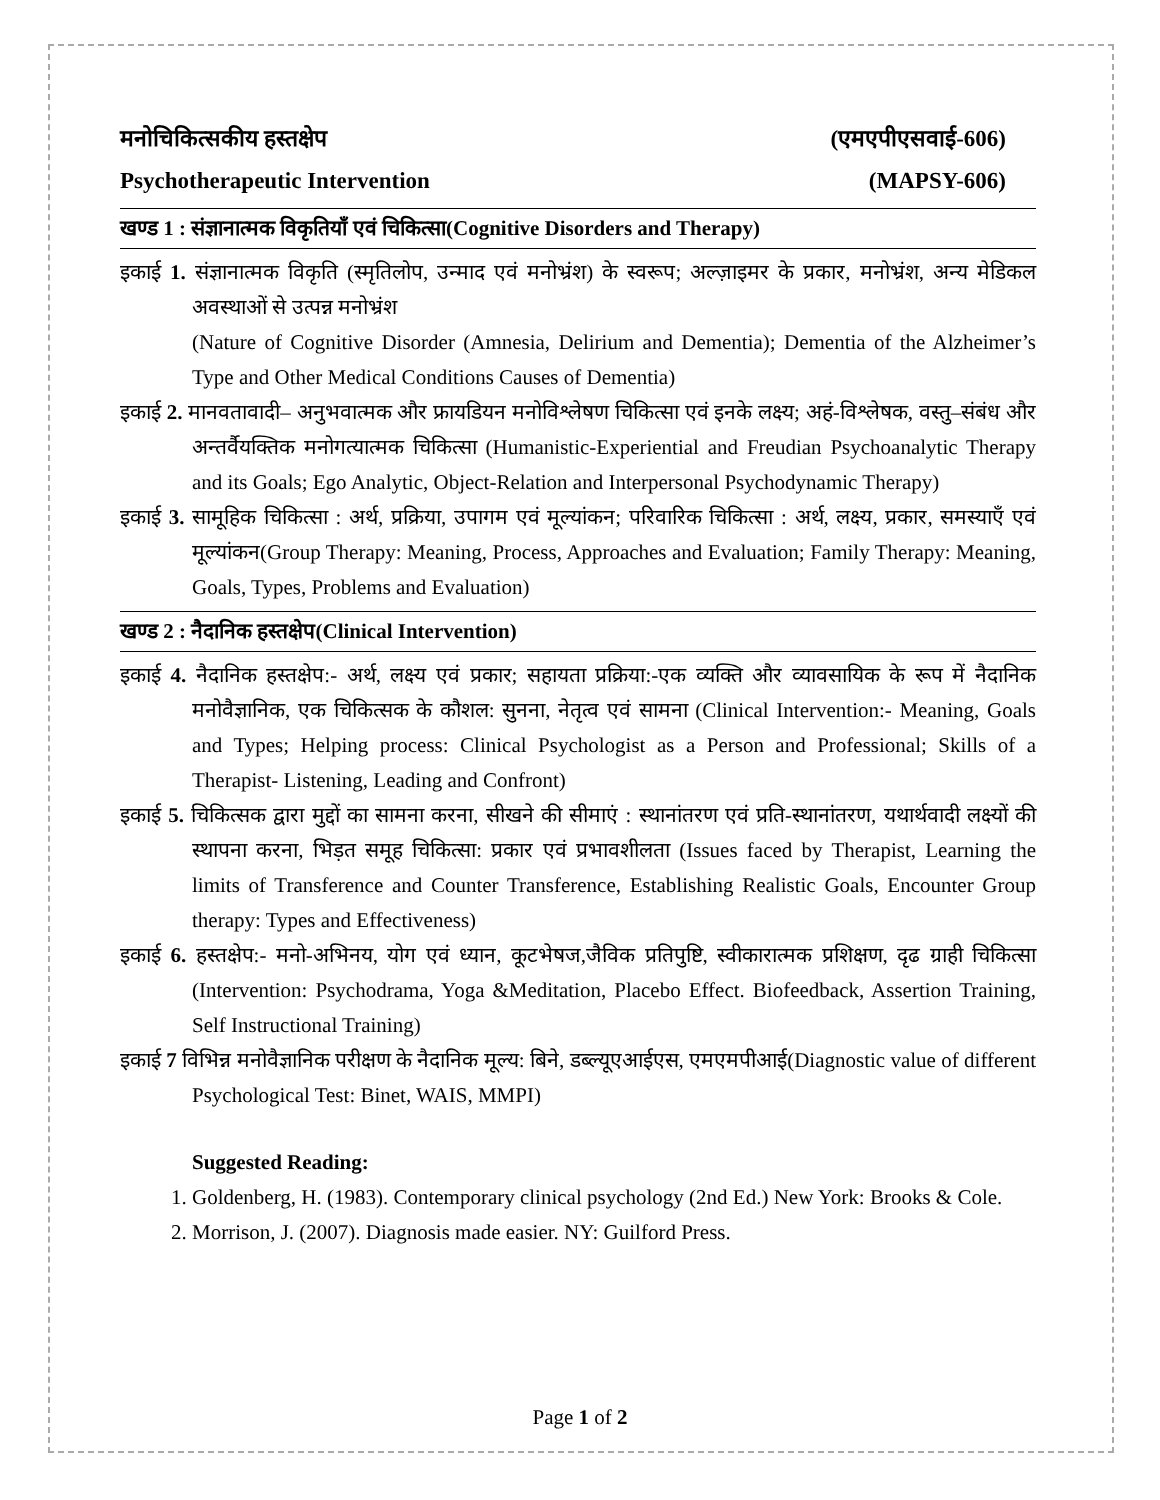मनोचिकित्सकीय हस्तक्षेप (एमएपीएसवाई-606)
Psychotherapeutic Intervention (MAPSY-606)
खण्ड 1 : संज्ञानात्मक विकृतियाँ एवं चिकित्सा(Cognitive Disorders and Therapy)
इकाई 1. संज्ञानात्मक विकृति (स्मृतिलोप, उन्माद एवं मनोभ्रंश) के स्वरूप; अल्ज़ाइमर के प्रकार, मनोभ्रंश, अन्य मेडिकल अवस्थाओं से उत्पन्न मनोभ्रंश
(Nature of Cognitive Disorder (Amnesia, Delirium and Dementia); Dementia of the Alzheimer’s Type and Other Medical Conditions Causes of Dementia)
इकाई 2. मानवतावादी– अनुभवात्मक और फ्रायडियन मनोविश्लेषण चिकित्सा एवं इनके लक्ष्य; अहं-विश्लेषक, वस्तु–संबंध और अन्तर्वैयक्तिक मनोगत्यात्मक चिकित्सा (Humanistic-Experiential and Freudian Psychoanalytic Therapy and its Goals; Ego Analytic, Object-Relation and Interpersonal Psychodynamic Therapy)
इकाई 3. सामूहिक चिकित्सा : अर्थ, प्रक्रिया, उपागम एवं मूल्यांकन; परिवारिक चिकित्सा : अर्थ, लक्ष्य, प्रकार, समस्याएँ एवं मूल्यांकन(Group Therapy: Meaning, Process, Approaches and Evaluation; Family Therapy: Meaning, Goals, Types, Problems and Evaluation)
खण्ड 2 : नैदानिक हस्तक्षेप(Clinical Intervention)
इकाई 4. नैदानिक हस्तक्षेप:- अर्थ, लक्ष्य एवं प्रकार; सहायता प्रक्रिया:-एक व्यक्ति और व्यावसायिक के रूप में नैदानिक मनोवैज्ञानिक, एक चिकित्सक के कौशल: सुनना, नेतृत्व एवं सामना (Clinical Intervention:- Meaning, Goals and Types; Helping process: Clinical Psychologist as a Person and Professional; Skills of a Therapist- Listening, Leading and Confront)
इकाई 5. चिकित्सक द्वारा मुद्दों का सामना करना, सीखने की सीमाएं : स्थानांतरण एवं प्रति-स्थानांतरण, यथार्थवादी लक्ष्यों की स्थापना करना, भिड़त समूह चिकित्सा: प्रकार एवं प्रभावशीलता (Issues faced by Therapist, Learning the limits of Transference and Counter Transference, Establishing Realistic Goals, Encounter Group therapy: Types and Effectiveness)
इकाई 6. हस्तक्षेप:- मनो-अभिनय, योग एवं ध्यान, कूटभेषज,जैविक प्रतिपुष्टि, स्वीकारात्मक प्रशिक्षण, दृढ ग्राही चिकित्सा (Intervention: Psychodrama, Yoga &Meditation, Placebo Effect. Biofeedback, Assertion Training, Self Instructional Training)
इकाई 7 विभिन्न मनोवैज्ञानिक परीक्षण के नैदानिक मूल्य: बिने, डब्ल्यूएआईएस, एमएमपीआई(Diagnostic value of different Psychological Test: Binet, WAIS, MMPI)
Suggested Reading:
1. Goldenberg, H. (1983). Contemporary clinical psychology (2nd Ed.) New York: Brooks & Cole.
2. Morrison, J. (2007). Diagnosis made easier. NY: Guilford Press.
Page 1 of 2